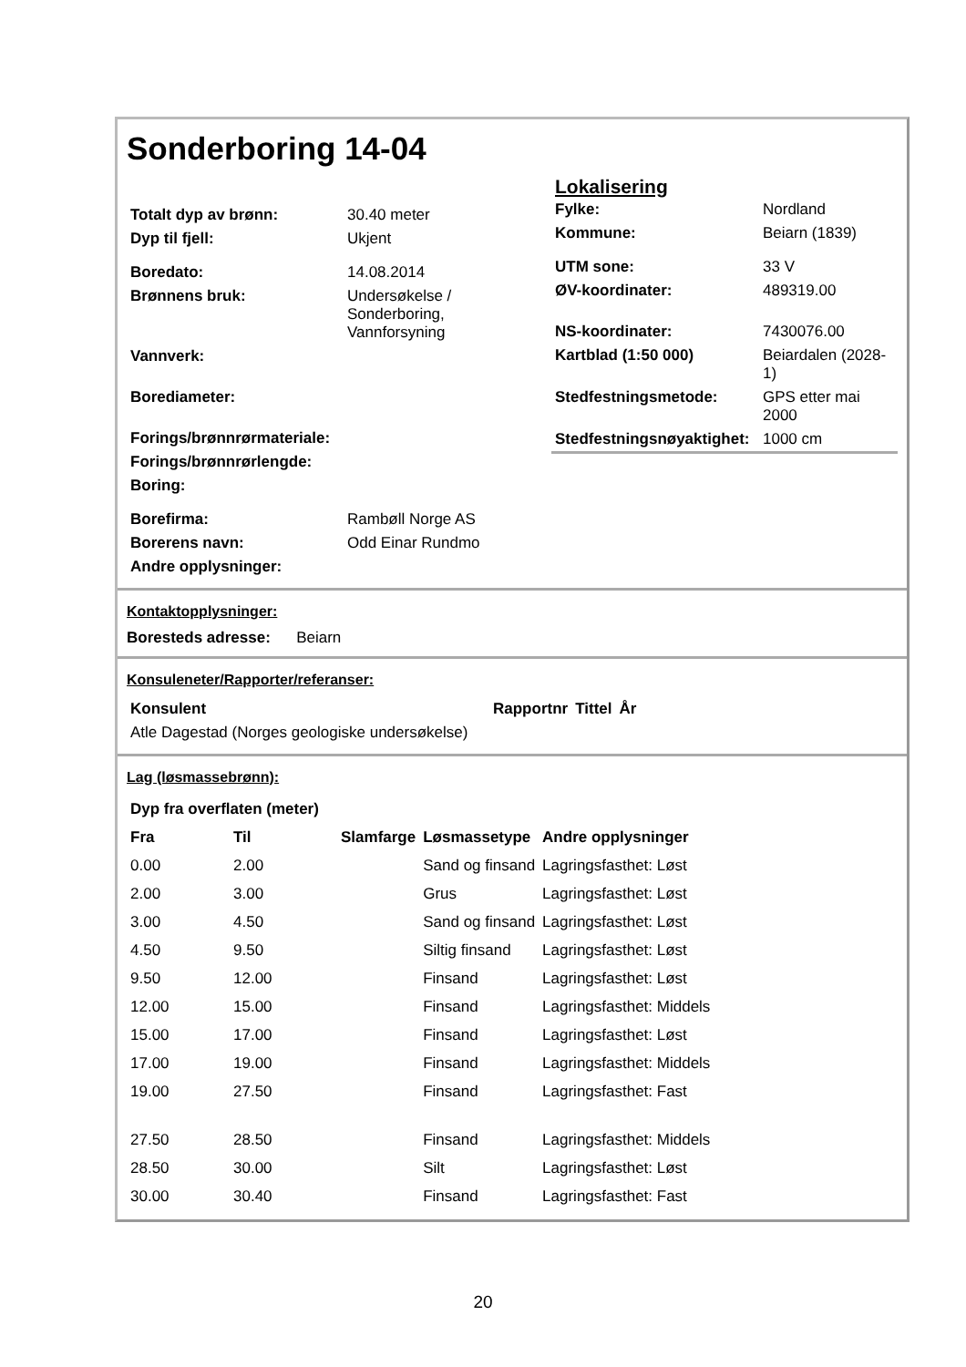Sonderboring 14-04
| Totalt dyp av brønn: | 30.40 meter |
| Dyp til fjell: | Ukjent |
| Boredato: | 14.08.2014 |
| Brønnens bruk: | Undersøkelse / Sonderboring, Vannforsyning |
| Vannverk: | |
| Borediameter: | |
| Forings/brønnrørmateriale: | |
| Forings/brønnrørlengde: | |
| Boring: | |
| Borefirma: | Rambøll Norge AS |
| Borerens navn: | Odd Einar Rundmo |
| Andre opplysninger: | |
Lokalisering
| Fylke: | Nordland |
| Kommune: | Beiarn (1839) |
| UTM sone: | 33 V |
| ØV-koordinater: | 489319.00 |
| NS-koordinater: | 7430076.00 |
| Kartblad (1:50 000) | Beiardalen (2028-1) |
| Stedfestningsmetode: | GPS etter mai 2000 |
| Stedfestningsnøyaktighet: | 1000 cm |
Kontaktopplysninger:
Boresteds adresse: Beiarn
Konsuleneter/Rapporter/referanser:
| Konsulent | Rapportnr | Tittel | År |
| --- | --- | --- | --- |
| Atle Dagestad (Norges geologiske undersøkelse) | | | |
Lag (løsmassebrønn):
| Dyp fra overflaten (meter) | | | | |
| --- | --- | --- | --- | --- |
| Fra | Til | Slamfarge | Løsmassetype | Andre opplysninger |
| 0.00 | 2.00 | | Sand og finsand | Lagringsfasthet: Løst |
| 2.00 | 3.00 | | Grus | Lagringsfasthet: Løst |
| 3.00 | 4.50 | | Sand og finsand | Lagringsfasthet: Løst |
| 4.50 | 9.50 | | Siltig finsand | Lagringsfasthet: Løst |
| 9.50 | 12.00 | | Finsand | Lagringsfasthet: Løst |
| 12.00 | 15.00 | | Finsand | Lagringsfasthet: Middels |
| 15.00 | 17.00 | | Finsand | Lagringsfasthet: Løst |
| 17.00 | 19.00 | | Finsand | Lagringsfasthet: Middels |
| 19.00 | 27.50 | | Finsand | Lagringsfasthet: Fast |
| 27.50 | 28.50 | | Finsand | Lagringsfasthet: Middels |
| 28.50 | 30.00 | | Silt | Lagringsfasthet: Løst |
| 30.00 | 30.40 | | Finsand | Lagringsfasthet: Fast |
20